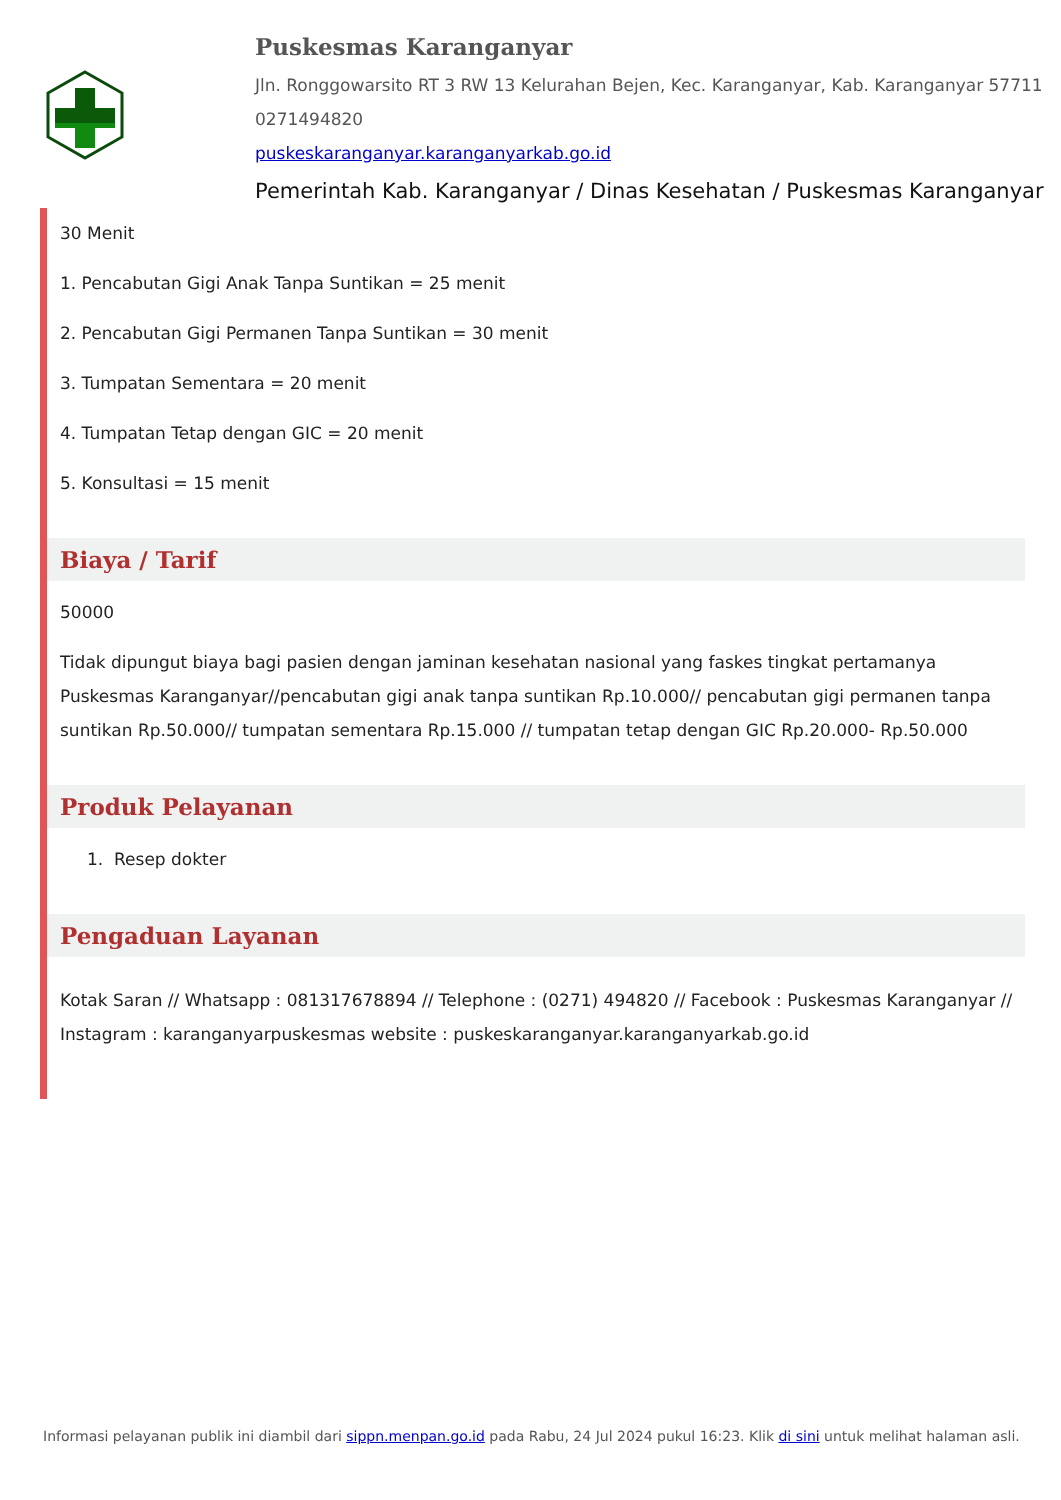Puskesmas Karanganyar
Jln. Ronggowarsito RT 3 RW 13 Kelurahan Bejen, Kec. Karanganyar, Kab. Karanganyar 57711
0271494820
puskeskaranganyar.karanganyarkab.go.id
Pemerintah Kab. Karanganyar / Dinas Kesehatan / Puskesmas Karanganyar
30 Menit
1. Pencabutan Gigi Anak Tanpa Suntikan = 25 menit
2. Pencabutan Gigi Permanen Tanpa Suntikan = 30 menit
3. Tumpatan Sementara = 20 menit
4. Tumpatan Tetap dengan GIC = 20 menit
5. Konsultasi = 15 menit
Biaya / Tarif
50000
Tidak dipungut biaya bagi pasien dengan jaminan kesehatan nasional yang faskes tingkat pertamanya Puskesmas Karanganyar//pencabutan gigi anak tanpa suntikan Rp.10.000// pencabutan gigi permanen tanpa suntikan Rp.50.000// tumpatan sementara Rp.15.000 // tumpatan tetap dengan GIC Rp.20.000- Rp.50.000
Produk Pelayanan
1. Resep dokter
Pengaduan Layanan
Kotak Saran // Whatsapp : 081317678894 // Telephone : (0271) 494820 // Facebook : Puskesmas Karanganyar // Instagram : karanganyarpuskesmas website : puskeskaranganyar.karanganyarkab.go.id
Informasi pelayanan publik ini diambil dari sippn.menpan.go.id pada Rabu, 24 Jul 2024 pukul 16:23. Klik di sini untuk melihat halaman asli.